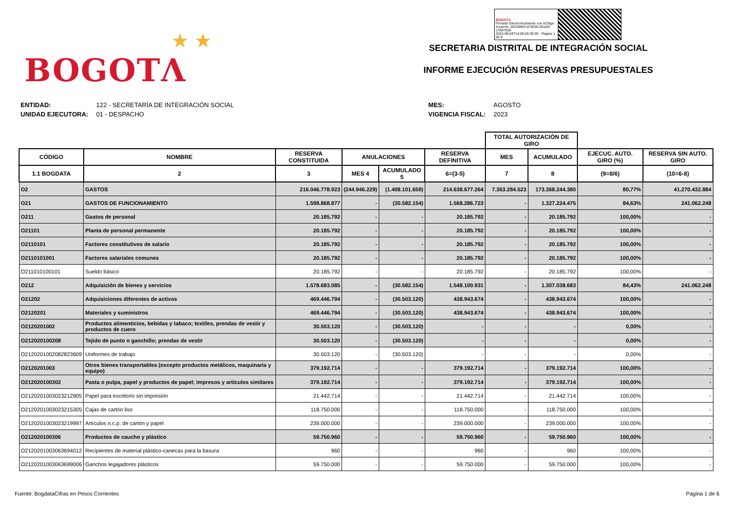★ ★
BOGOTΛ
BOGOTΛ
Firmado Electronicamente con AZSign
Acuerdo: 20230904-074536-251ef2-13387528
2023-09-04T14:08:26-05:00 - Pagina 1 de 9
SECRETARIA DISTRITAL DE INTEGRACIÓN SOCIAL
INFORME EJECUCIÓN RESERVAS PRESUPUESTALES
| ENTIDAD: | 122 - SECRETARÍA DE INTEGRACIÓN SOCIAL |
| UNIDAD EJECUTORA: | 01 - DESPACHO |
| MES: | AGOSTO |
| VIGENCIA FISCAL: | 2023 |
| | | | | | | TOTAL AUTORIZACIÓN DE GIRO | | | |
| --- | --- | --- | --- | --- | --- | --- | --- | --- | --- |
| CÓDIGO | NOMBRE | RESERVA CONSTITUIDA | ANULACIONES | | RESERVA DEFINITIVA | MES | ACUMULADO | EJECUC. AUTO. GIRO (%) | RESERVA SIN AUTO. GIRO |
| 1.1 BOGDATA | 2 | 3 | MES 4 | ACUMULADO 5 | 6=(3-5) | 7 | 8 | (9=8/6) | (10=6-8) |
| O2 | GASTOS | 216.046.778.923 | (244.946.229) | (1.408.101.659) | 214.638.677.264 | 7.363.284.523 | 173.368.244.380 | 80,77% | 41.270.432.884 |
| O21 | GASTOS DE FUNCIONAMIENTO | 1.598.868.877 | - | (30.582.154) | 1.568.286.723 | - | 1.327.224.475 | 84,63% | 241.062.248 |
| O211 | Gastos de personal | 20.185.792 | - | - | 20.185.792 | - | 20.185.792 | 100,00% | - |
| O21101 | Planta de personal permanente | 20.185.792 | - | - | 20.185.792 | - | 20.185.792 | 100,00% | - |
| O2110101 | Factores constitutivos de salario | 20.185.792 | - | - | 20.185.792 | - | 20.185.792 | 100,00% | - |
| O2110101001 | Factores salariales comunes | 20.185.792 | - | - | 20.185.792 | - | 20.185.792 | 100,00% | - |
| O211010100101 | Sueldo básico | 20.185.792 | - | - | 20.185.792 | - | 20.185.792 | 100,00% | - |
| O212 | Adquisición de bienes y servicios | 1.578.683.085 | - | (30.582.154) | 1.548.100.931 | - | 1.307.038.683 | 84,43% | 241.062.248 |
| O21202 | Adquisiciones diferentes de activos | 469.446.794 | - | (30.503.120) | 438.943.674 | - | 438.943.674 | 100,00% | - |
| O2120201 | Materiales y suministros | 469.446.794 | - | (30.503.120) | 438.943.674 | - | 438.943.674 | 100,00% | - |
| O2120201002 | Productos alimenticios, bebidas y tabaco; textiles, prendas de vestir y productos de cuero | 30.503.120 | - | (30.503.120) | - | - | - | 0,00% | - |
| O212020100208 | Tejido de punto o ganchillo; prendas de vestir | 30.503.120 | - | (30.503.120) | - | - | - | 0,00% | - |
| O2120201002082823609 | Uniformes de trabajo | 30.503.120 | - | (30.503.120) | - | - | - | 0,00% | - |
| O2120201003 | Otros bienes transportables (excepto productos metálicos, maquinaria y equipo) | 379.192.714 | - | - | 379.192.714 | - | 379.192.714 | 100,00% | - |
| O212020100302 | Pasta o pulpa, papel y productos de papel; impresos y artículos similares | 379.192.714 | - | - | 379.192.714 | - | 379.192.714 | 100,00% | - |
| O2120201003023212905 | Papel para escritorio sin impresión | 21.442.714 | - | - | 21.442.714 | - | 21.442.714 | 100,00% | - |
| O2120201003023215305 | Cajas de cartón liso | 118.750.000 | - | - | 118.750.000 | - | 118.750.000 | 100,00% | - |
| O2120201003023219997 | Artículos n.c.p. de cartón y papel | 239.000.000 | - | - | 239.000.000 | - | 239.000.000 | 100,00% | - |
| O212020100306 | Productos de caucho y plástico | 59.750.960 | - | - | 59.750.960 | - | 59.750.960 | 100,00% | - |
| O2120201003063694012 | Recipientes de material plástico-canecas para la basura | 960 | - | - | 960 | - | 960 | 100,00% | - |
| O2120201003063699006 | Ganchos legajadores plásticos | 59.750.000 | - | - | 59.750.000 | - | 59.750.000 | 100,00% | - |
Fuente: BogdataCifras en Pesos Corrientes Pagina 1 de 6